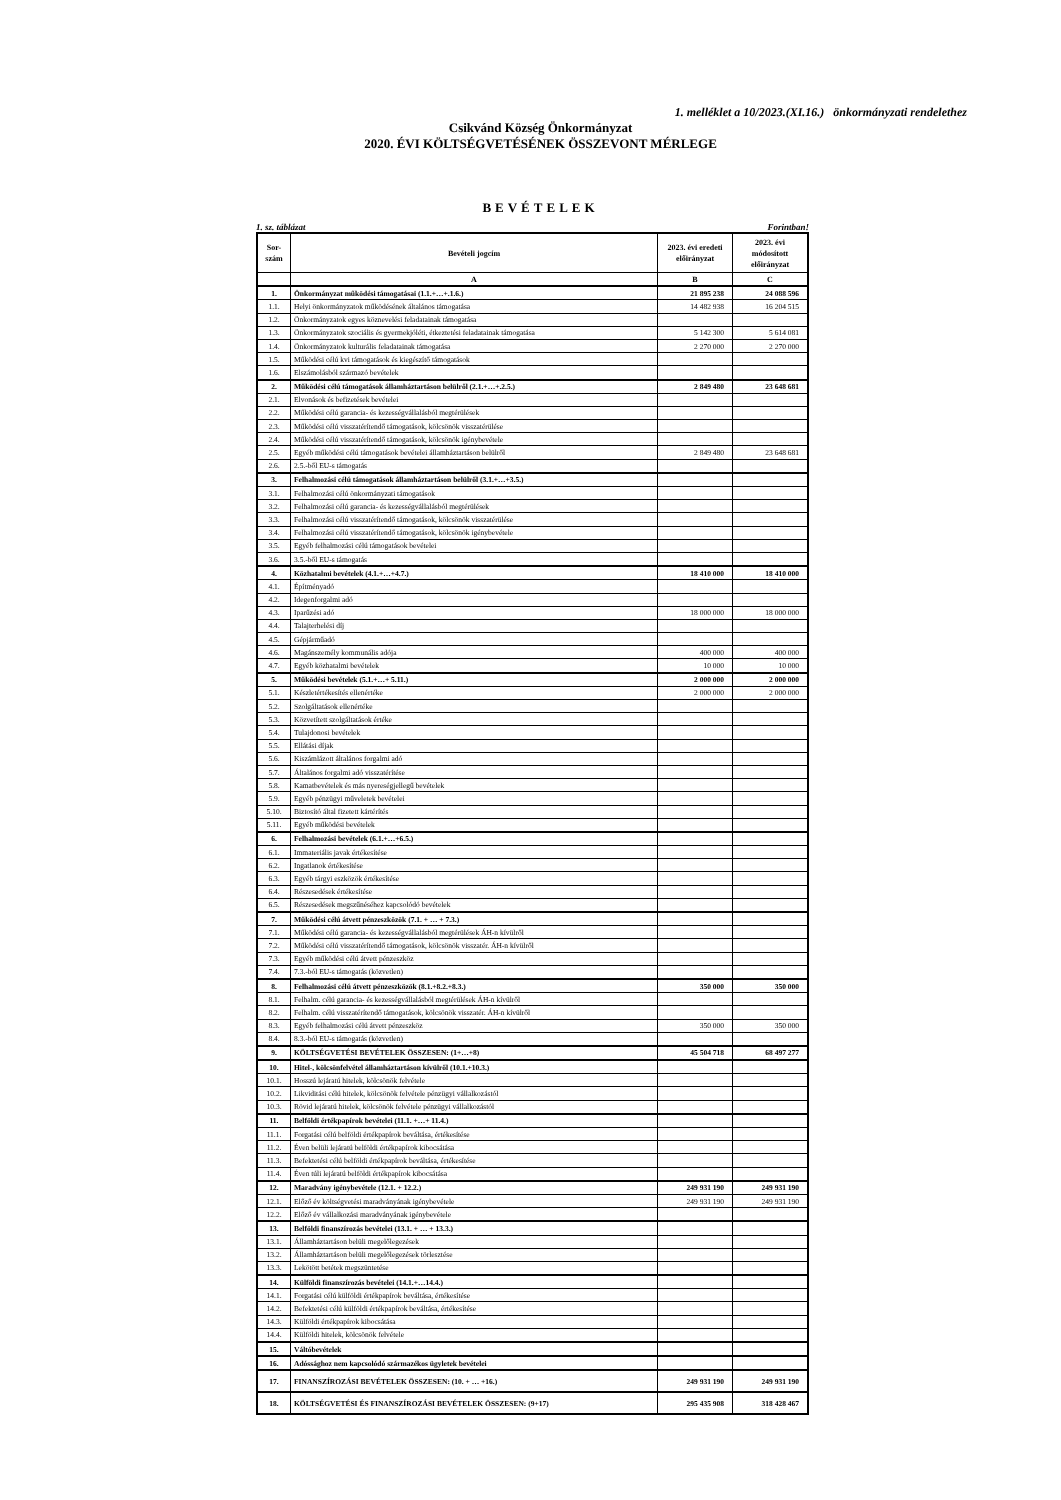1. melléklet a 10/2023.(XI.16.) önkormányzati rendelethez
Csikvánd Község Önkormányzat
2020. ÉVI KÖLTSÉGVETÉSÉNEK ÖSSZEVONT MÉRLEGE
BEVÉTELEK
1. sz. táblázat Forintban!
| Sor- szám | Bevételi jogcím | 2023. évi eredeti előirányzat | 2023. évi módosított előirányzat |
| --- | --- | --- | --- |
| | A | B | C |
| 1. | Önkormányzat működési támogatásai (1.1.+…+.1.6.) | 21 895 238 | 24 088 596 |
| 1.1. | Helyi önkormányzatok működésének általános támogatása | 14 482 938 | 16 204 515 |
| 1.2. | Önkormányzatok egyes köznevelési feladatainak támogatása | | |
| 1.3. | Önkormányzatok szociális és gyermekjóléti, étkeztetési feladatainak támogatása | 5 142 300 | 5 614 081 |
| 1.4. | Önkormányzatok kulturális feladatainak támogatása | 2 270 000 | 2 270 000 |
| 1.5. | Működési célú kvi támogatások és kiegészítő támogatások | | |
| 1.6. | Elszámolásból származó bevételek | | |
| 2. | Működési célú támogatások államháztartáson belülről (2.1.+…+.2.5.) | 2 849 480 | 23 648 681 |
| 2.1. | Elvonások és befizetések bevételei | | |
| 2.2. | Működési célú garancia- és kezességvállalásból megtérülések | | |
| 2.3. | Működési célú visszatérítendő támogatások, kölcsönök visszatérülése | | |
| 2.4. | Működési célú visszatérítendő támogatások, kölcsönök igénybevétele | | |
| 2.5. | Egyéb működési célú támogatások bevételei államháztartáson belülről | 2 849 480 | 23 648 681 |
| 2.6. | 2.5.-ből EU-s támogatás | | |
| 3. | Felhalmozási célú támogatások államháztartáson belülről (3.1.+…+3.5.) | | |
| 3.1. | Felhalmozási célú önkormányzati támogatások | | |
| 3.2. | Felhalmozási célú garancia- és kezességvállalásból megtérülések | | |
| 3.3. | Felhalmozási célú visszatérítendő támogatások, kölcsönök visszatérülése | | |
| 3.4. | Felhalmozási célú visszatérítendő támogatások, kölcsönök igénybevétele | | |
| 3.5. | Egyéb felhalmozási célú támogatások bevételei | | |
| 3.6. | 3.5.-ből EU-s támogatás | | |
| 4. | Közhatalmi bevételek (4.1.+…+4.7.) | 18 410 000 | 18 410 000 |
| 4.1. | Építményadó | | |
| 4.2. | Idegenforgalmi adó | | |
| 4.3. | Iparűzési adó | 18 000 000 | 18 000 000 |
| 4.4. | Talajterhelési díj | | |
| 4.5. | Gépjárműadó | | |
| 4.6. | Magánszemély kommunális adója | 400 000 | 400 000 |
| 4.7. | Egyéb közhatalmi bevételek | 10 000 | 10 000 |
| 5. | Működési bevételek (5.1.+…+ 5.11.) | 2 000 000 | 2 000 000 |
| 5.1. | Készletértékesítés ellenértéke | 2 000 000 | 2 000 000 |
| 5.2. | Szolgáltatások ellenértéke | | |
| 5.3. | Közvetített szolgáltatások értéke | | |
| 5.4. | Tulajdonosi bevételek | | |
| 5.5. | Ellátási díjak | | |
| 5.6. | Kiszámlázott általános forgalmi adó | | |
| 5.7. | Általános forgalmi adó visszatérítése | | |
| 5.8. | Kamatbevételek és más nyereségjellegű bevételek | | |
| 5.9. | Egyéb pénzügyi műveletek bevételei | | |
| 5.10. | Biztosító által fizetett kártérítés | | |
| 5.11. | Egyéb működési bevételek | | |
| 6. | Felhalmozási bevételek (6.1.+…+6.5.) | | |
| 6.1. | Immateriális javak értékesítése | | |
| 6.2. | Ingatlanok értékesítése | | |
| 6.3. | Egyéb tárgyi eszközök értékesítése | | |
| 6.4. | Részesedések értékesítése | | |
| 6.5. | Részesedések megszűnéséhez kapcsolódó bevételek | | |
| 7. | Működési célú átvett pénzeszközök (7.1. + … + 7.3.) | | |
| 7.1. | Működési célú garancia- és kezességvállalásból megtérülések ÁH-n kívülről | | |
| 7.2. | Működési célú visszatérítendő támogatások, kölcsönök visszatér. ÁH-n kívülről | | |
| 7.3. | Egyéb működési célú átvett pénzeszköz | | |
| 7.4. | 7.3.-ból EU-s támogatás (közvetlen) | | |
| 8. | Felhalmozási célú átvett pénzeszközök (8.1.+8.2.+8.3.) | 350 000 | 350 000 |
| 8.1. | Felhalm. célú garancia- és kezességvállalásból megtérülések ÁH-n kívülről | | |
| 8.2. | Felhalm. célú visszatérítendő támogatások, kölcsönök visszatér. ÁH-n kívülről | | |
| 8.3. | Egyéb felhalmozási célú átvett pénzeszköz | 350 000 | 350 000 |
| 8.4. | 8.3.-ból EU-s támogatás (közvetlen) | | |
| 9. | KÖLTSÉGVETÉSI BEVÉTELEK ÖSSZESEN: (1+…+8) | 45 504 718 | 68 497 277 |
| 10. | Hitel-, kölcsönfelvétel államháztartáson kívülről (10.1.+10.3.) | | |
| 10.1. | Hosszú lejáratú hitelek, kölcsönök felvétele | | |
| 10.2. | Likviditási célú hitelek, kölcsönök felvétele pénzügyi vállalkozástól | | |
| 10.3. | Rövid lejáratú hitelek, kölcsönök felvétele pénzügyi vállalkozástól | | |
| 11. | Belföldi értékpapírok bevételei (11.1. +…+ 11.4.) | | |
| 11.1. | Forgatási célú belföldi értékpapírok beváltása, értékesítése | | |
| 11.2. | Éven belüli lejáratú belföldi értékpapírok kibocsátása | | |
| 11.3. | Befektetési célú belföldi értékpapírok beváltása, értékesítése | | |
| 11.4. | Éven túli lejáratú belföldi értékpapírok kibocsátása | | |
| 12. | Maradvány igénybevétele (12.1. + 12.2.) | 249 931 190 | 249 931 190 |
| 12.1. | Előző év költségvetési maradványának igénybevétele | 249 931 190 | 249 931 190 |
| 12.2. | Előző év vállalkozási maradványának igénybevétele | | |
| 13. | Belföldi finanszírozás bevételei (13.1. + … + 13.3.) | | |
| 13.1. | Államháztartáson belüli megelőlegezések | | |
| 13.2. | Államháztartáson belüli megelőlegezések törlesztése | | |
| 13.3. | Lekötött betétek megszüntetése | | |
| 14. | Külföldi finanszírozás bevételei (14.1.+…14.4.) | | |
| 14.1. | Forgatási célú külföldi értékpapírok beváltása, értékesítése | | |
| 14.2. | Befektetési célú külföldi értékpapírok beváltása, értékesítése | | |
| 14.3. | Külföldi értékpapírok kibocsátása | | |
| 14.4. | Külföldi hitelek, kölcsönök felvétele | | |
| 15. | Váltóbevételek | | |
| 16. | Adóssághoz nem kapcsolódó származékos ügyletek bevételei | | |
| 17. | FINANSZÍROZÁSI BEVÉTELEK ÖSSZESEN: (10. + … +16.) | 249 931 190 | 249 931 190 |
| 18. | KÖLTSÉGVETÉSI ÉS FINANSZÍROZÁSI BEVÉTELEK ÖSSZESEN: (9+17) | 295 435 908 | 318 428 467 |